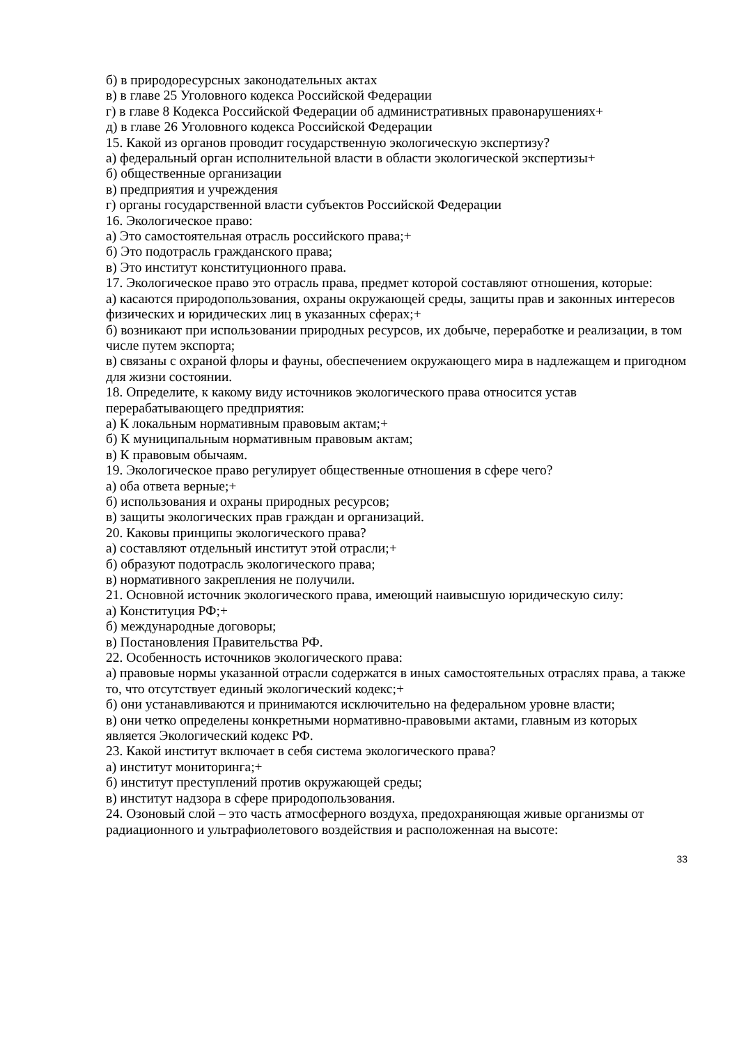б) в природоресурсных законодательных актах
в) в главе 25 Уголовного кодекса Российской Федерации
г) в главе 8 Кодекса Российской Федерации об административных правонарушениях+
д) в главе 26 Уголовного кодекса Российской Федерации
15. Какой из органов проводит государственную экологическую экспертизу?
а) федеральный орган исполнительной власти в области экологической экспертизы+
б) общественные организации
в) предприятия и учреждения
г) органы государственной власти субъектов Российской Федерации
16. Экологическое право:
а) Это самостоятельная отрасль российского права;+
б) Это подотрасль гражданского права;
в) Это институт конституционного права.
17. Экологическое право это отрасль права, предмет которой составляют отношения, которые:
а) касаются природопользования, охраны окружающей среды, защиты прав и законных интересов физических и юридических лиц в указанных сферах;+
б) возникают при использовании природных ресурсов, их добыче, переработке и реализации, в том числе путем экспорта;
в) связаны с охраной флоры и фауны, обеспечением окружающего мира в надлежащем и пригодном для жизни состоянии.
18. Определите, к какому виду источников экологического права относится устав перерабатывающего предприятия:
а) К локальным нормативным правовым актам;+
б) К муниципальным нормативным правовым актам;
в) К правовым обычаям.
19. Экологическое право регулирует общественные отношения в сфере чего?
а) оба ответа верные;+
б) использования и охраны природных ресурсов;
в) защиты экологических прав граждан и организаций.
20. Каковы принципы экологического права?
а) составляют отдельный институт этой отрасли;+
б) образуют подотрасль экологического права;
в) нормативного закрепления не получили.
21. Основной источник экологического права, имеющий наивысшую юридическую силу:
а) Конституция РФ;+
б) международные договоры;
в) Постановления Правительства РФ.
22. Особенность источников экологического права:
а) правовые нормы указанной отрасли содержатся в иных самостоятельных отраслях права, а также то, что отсутствует единый экологический кодекс;+
б) они устанавливаются и принимаются исключительно на федеральном уровне власти;
в) они четко определены конкретными нормативно-правовыми актами, главным из которых является Экологический кодекс РФ.
23. Какой институт включает в себя система экологического права?
а) институт мониторинга;+
б) институт преступлений против окружающей среды;
в) институт надзора в сфере природопользования.
24. Озоновый слой – это часть атмосферного воздуха, предохраняющая живые организмы от радиационного и ультрафиолетового воздействия и расположенная на высоте:
33